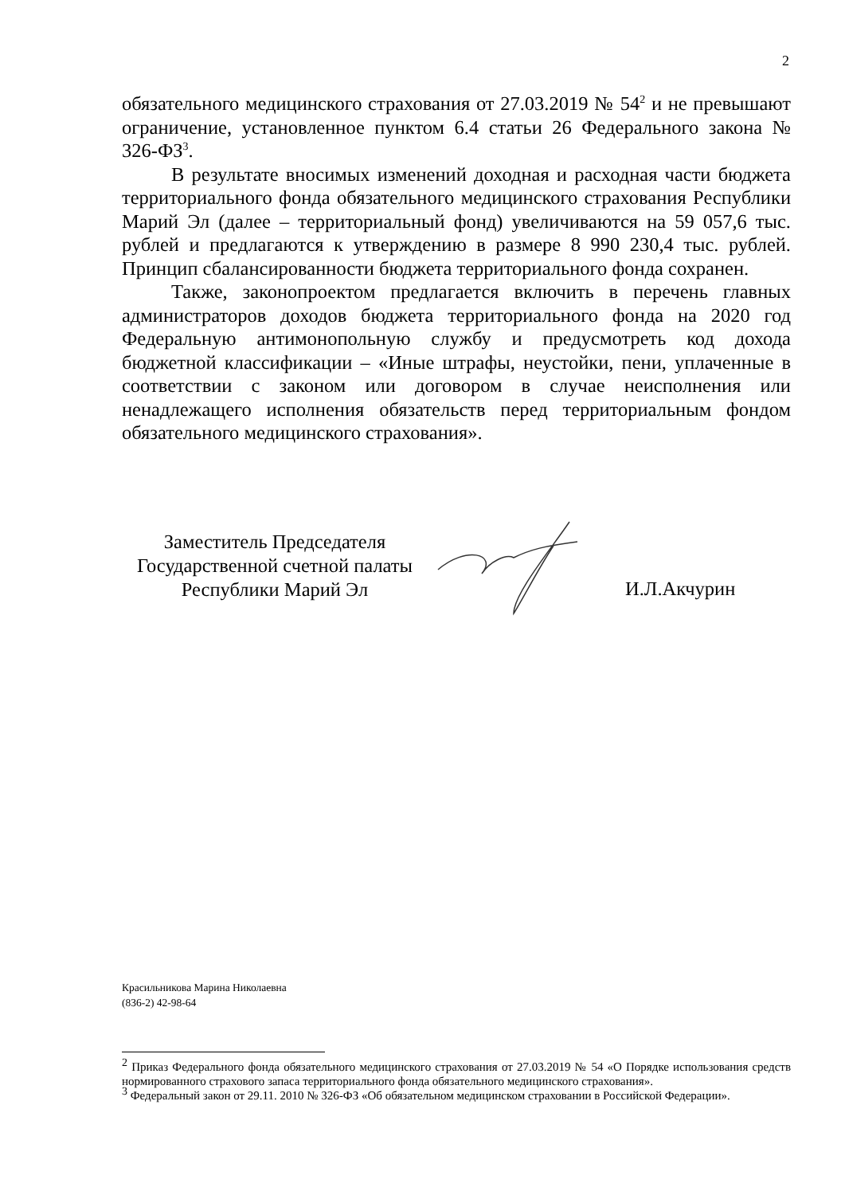2
обязательного медицинского страхования от 27.03.2019 № 54<sup>2</sup> и не превышают ограничение, установленное пунктом 6.4 статьи 26 Федерального закона № 326-ФЗ<sup>3</sup>.
В результате вносимых изменений доходная и расходная части бюджета территориального фонда обязательного медицинского страхования Республики Марий Эл (далее – территориальный фонд) увеличиваются на 59 057,6 тыс. рублей и предлагаются к утверждению в размере 8 990 230,4 тыс. рублей. Принцип сбалансированности бюджета территориального фонда сохранен.
Также, законопроектом предлагается включить в перечень главных администраторов доходов бюджета территориального фонда на 2020 год Федеральную антимонопольную службу и предусмотреть код дохода бюджетной классификации – «Иные штрафы, неустойки, пени, уплаченные в соответствии с законом или договором в случае неисполнения или ненадлежащего исполнения обязательств перед территориальным фондом обязательного медицинского страхования».
Заместитель Председателя
Государственной счетной палаты
Республики Марий Эл
И.Л.Акчурин
Красильникова Марина Николаевна
(836-2) 42-98-64
<sup>2</sup> Приказ Федерального фонда обязательного медицинского страхования от 27.03.2019 № 54 «О Порядке использования средств нормированного страхового запаса территориального фонда обязательного медицинского страхования».
<sup>3</sup> Федеральный закон от 29.11. 2010 № 326-ФЗ «Об обязательном медицинском страховании в Российской Федерации».